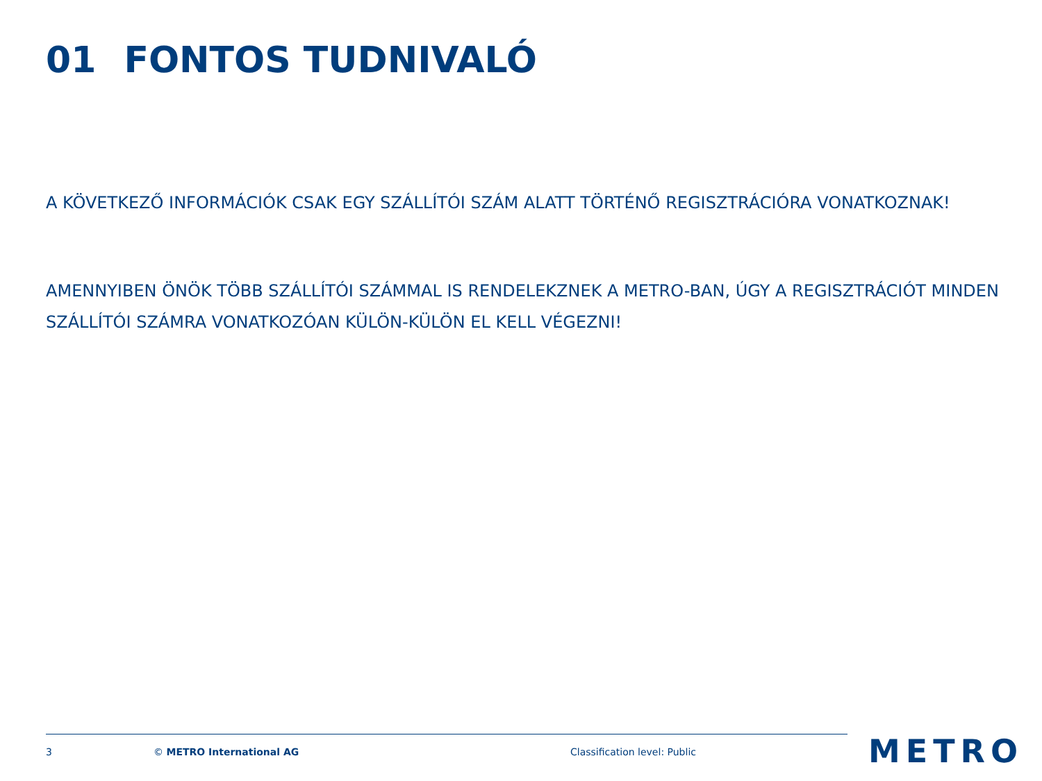01 FONTOS TUDNIVALÓ
A KÖVETKEZŐ INFORMÁCIÓK CSAK EGY SZÁLLÍTÓI SZÁM ALATT TÖRTÉNŐ REGISZTRÁCIÓRA VONATKOZNAK!
AMENNYIBEN ÖNÖK TÖBB SZÁLLÍTÓI SZÁMMAL IS RENDELEKZNEK A METRO-BAN, ÚGY A REGISZTRÁCIÓT MINDEN SZÁLLÍTÓI SZÁMRA VONATKOZÓAN KÜLÖN-KÜLÖN EL KELL VÉGEZNI!
3 © METRO International AG Classification level: Public METRO